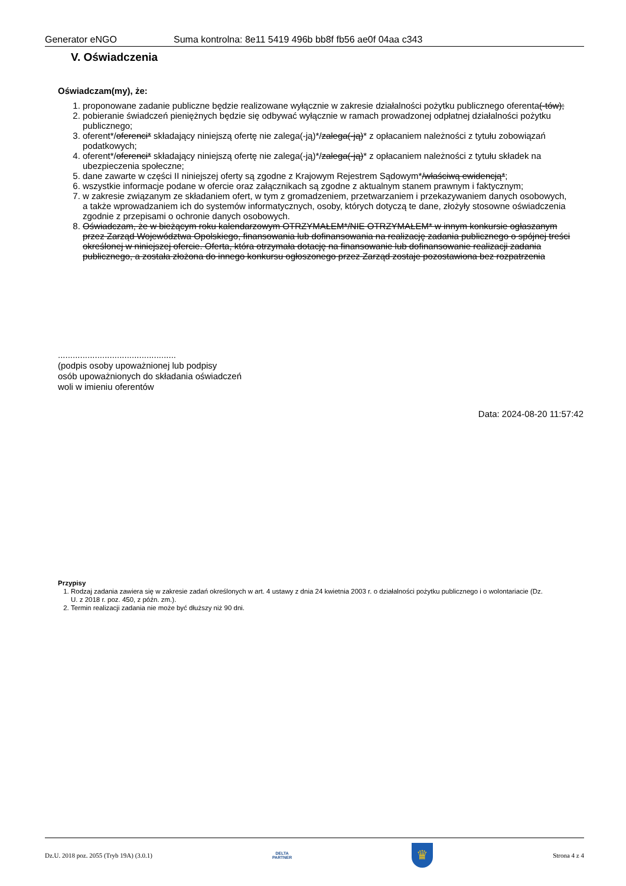Generator eNGO Suma kontrolna: 8e11 5419 496b bb8f fb56 ae0f 04aa c343
V. Oświadczenia
Oświadczam(my), że:
1. proponowane zadanie publiczne będzie realizowane wyłącznie w zakresie działalności pożytku publicznego oferenta(-tów);
2. pobieranie świadczeń pieniężnych będzie się odbywać wyłącznie w ramach prowadzonej odpłatnej działalności pożytku publicznego;
3. oferent*/oferenci* składający niniejszą ofertę nie zalega(-ją)*/zalega(-ją)* z opłacaniem należności z tytułu zobowiązań podatkowych;
4. oferent*/oferenci* składający niniejszą ofertę nie zalega(-ją)*/zalega(-ją)* z opłacaniem należności z tytułu składek na ubezpieczenia społeczne;
5. dane zawarte w części II niniejszej oferty są zgodne z Krajowym Rejestrem Sądowym*/właściwą ewidencją*;
6. wszystkie informacje podane w ofercie oraz załącznikach są zgodne z aktualnym stanem prawnym i faktycznym;
7. w zakresie związanym ze składaniem ofert, w tym z gromadzeniem, przetwarzaniem i przekazywaniem danych osobowych, a także wprowadzaniem ich do systemów informatycznych, osoby, których dotyczą te dane, złożyły stosowne oświadczenia zgodnie z przepisami o ochronie danych osobowych.
8. Oświadczam, że w bieżącym roku kalendarzowym OTRZYMAŁEM*/NIE OTRZYMAŁEM* w innym konkursie ogłaszanym przez Zarząd Województwa Opolskiego, finansowania lub dofinansowania na realizację zadania publicznego o spójnej treści określonej w niniejszej ofercie. Oferta, która otrzymała dotację na finansowanie lub dofinansowanie realizacji zadania publicznego, a została złożona do innego konkursu ogłoszonego przez Zarząd zostaje pozostawiona bez rozpatrzenia
................................................
(podpis osoby upoważnionej lub podpisy
osób upoważnionych do składania oświadczeń
woli w imieniu oferentów
Data: 2024-08-20 11:57:42
Przypisy
1. Rodzaj zadania zawiera się w zakresie zadań określonych w art. 4 ustawy z dnia 24 kwietnia 2003 r. o działalności pożytku publicznego i o wolontariacie (Dz. U. z 2018 r. poz. 450, z późn. zm.).
2. Termin realizacji zadania nie może być dłuższy niż 90 dni.
Dz.U. 2018 poz. 2055 (Tryb 19A) (3.0.1) DELTA
PARTNER ♛ Strona 4 z 4